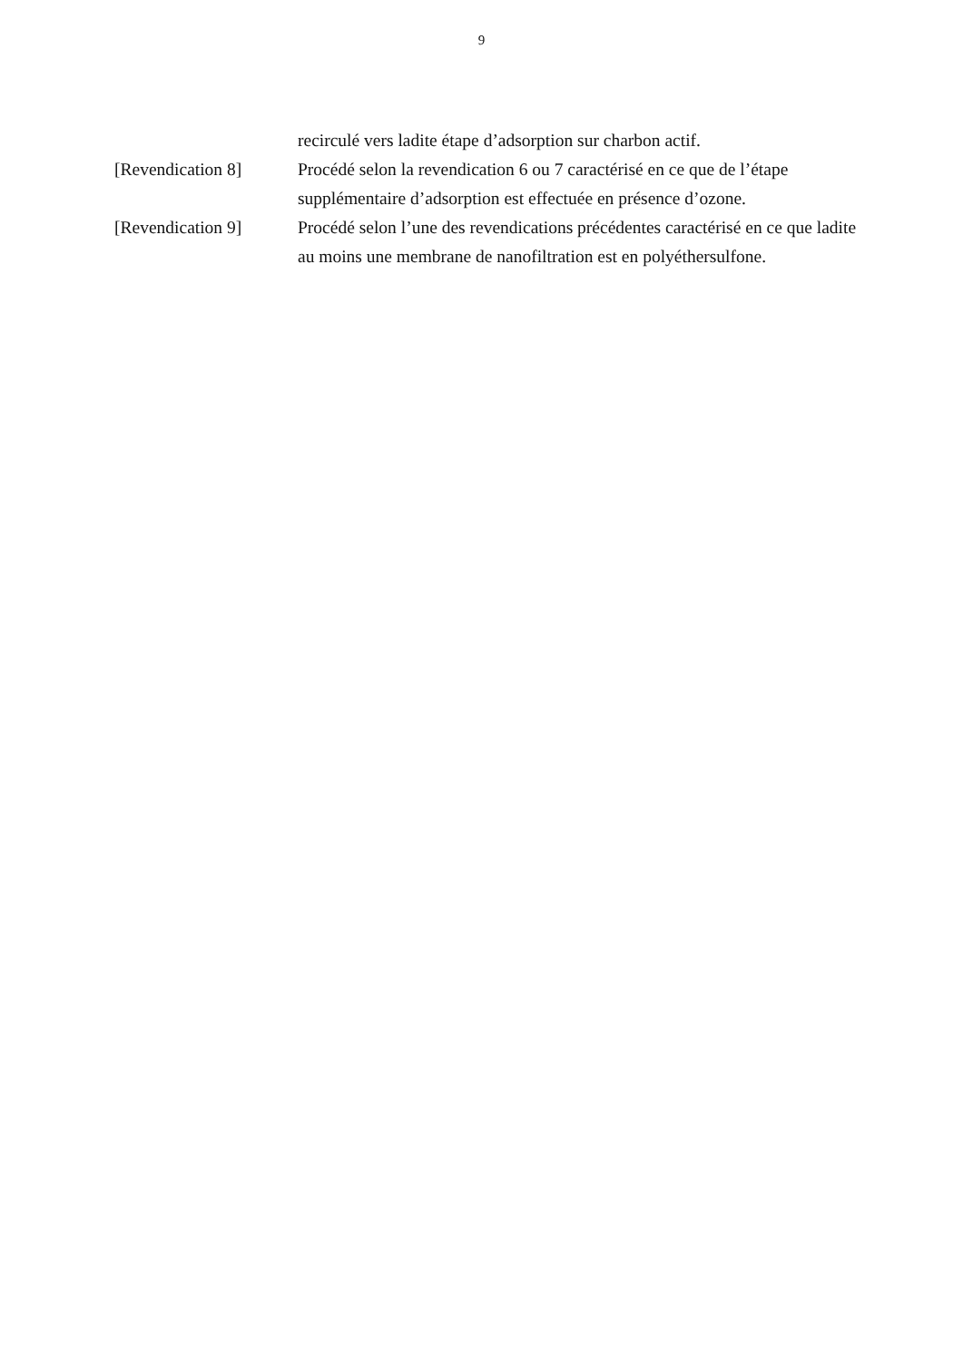9
recirculé vers ladite étape d’adsorption sur charbon actif.
[Revendication 8] Procédé selon la revendication 6 ou 7 caractérisé en ce que de l’étape supplémentaire d’adsorption est effectuée en présence d’ozone.
[Revendication 9] Procédé selon l’une des revendications précédentes caractérisé en ce que ladite au moins une membrane de nanofiltration est en polyéthersulfone.